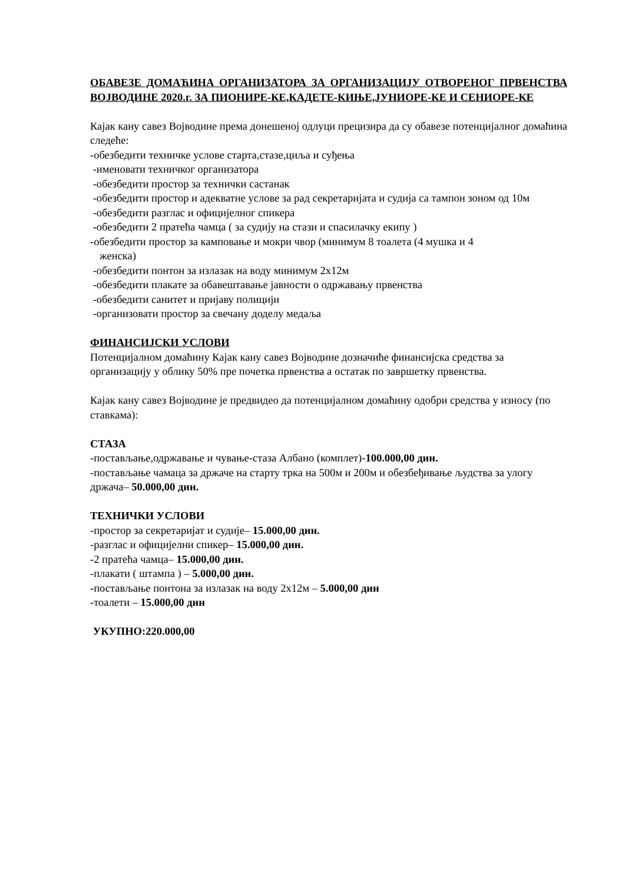ОБАВЕЗЕ ДОМАЋИНА ОРГАНИЗАТОРА ЗА ОРГАНИЗАЦИЈУ ОТВОРЕНОГ ПРВЕНСТВА ВОЈВОДИНЕ 2020.г. ЗА ПИОНИРЕ-КЕ,КАДЕТЕ-КИЊЕ,ЈУНИОРЕ-КЕ И СЕНИОРЕ-КЕ
Кајак кану савез Војводине према донешеној одлуци прецизира да су обавезе потенцијалног домаћина следеће:
-обезбедити техничке услове старта,стазе,циља и суђења
-именовати техничког организатора
-обезбедити простор за технички састанак
-обезбедити простор и адекватне услове за рад секретаријата и судија са тампон зоном од 10м
-обезбедити разглас и официјелног спикера
-обезбедити 2 пратећа чамца ( за судију на стази и спасилачку екипу )
-обезбедити простор за камповање и мокри чвор (минимум 8 тоалета (4 мушка и 4
женска)
-обезбедити понтон за излазак на воду минимум 2x12м
-обезбедити плакате за обавештавање јавности о одржавању првенства
-обезбедити санитет и пријаву полицији
-организовати простор за свечану доделу медаља
ФИНАНСИЈСКИ УСЛОВИ
Потенцијалном домаћину Кајак кану савез Војводине дозначиће финансијска средства за организацију у облику 50% пре почетка првенства а остатак по завршетку првенства.
Кајак кану савез Војводине је предвидео да потенцијалном домаћину одобри средства у износу (по ставкама):
СТАЗА
-постављање,одржавање и чување-стаза Албано (комплет)-100.000,00 дин.
-постављање чамаца за држаче на старту трка на 500м и 200м и обезбеђивање људства за улогу држача– 50.000,00 дин.
ТЕХНИЧКИ УСЛОВИ
-простор за секретаријат и судије– 15.000,00 дин.
-разглас и официјелни спикер– 15.000,00 дин.
-2 пратећа чамца– 15.000,00 дин.
-плакати ( штампа ) – 5.000,00 дин.
-постављање понтона за излазак на воду 2x12м – 5.000,00 дин
-тоалети – 15.000,00 дин
УКУПНО:220.000,00